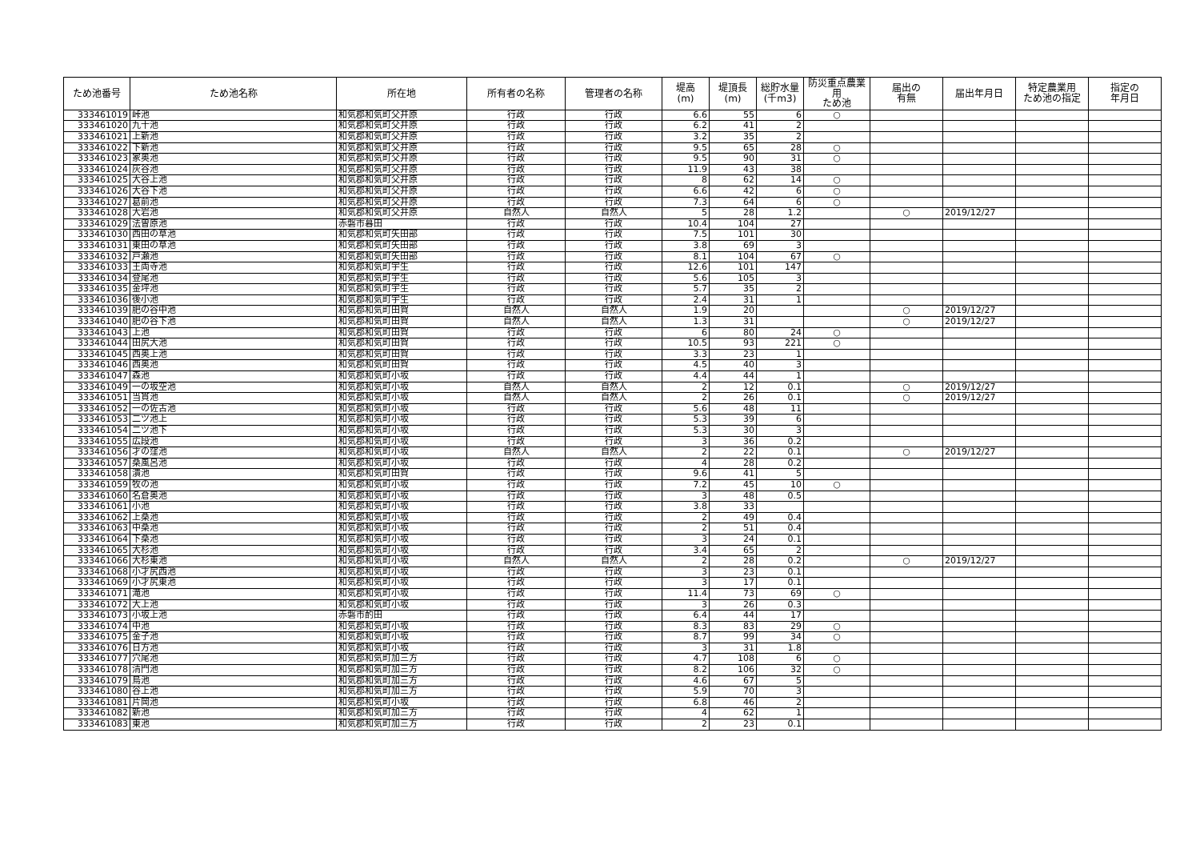| ため池番号 | ため池名称 | 所在地 | 所有者の名称 | 管理者の名称 | 堤高 (m) | 堤頂長 (m) | 総貯水量 (千m3) | 防災重点農業用 ため池 | 届出の 有無 | 届出年月日 | 特定農業用 ため池の指定 | 指定の 年月日 |
| --- | --- | --- | --- | --- | --- | --- | --- | --- | --- | --- | --- | --- |
| 333461019 | 峠池 | 和気郡和気町父井原 | 行政 | 行政 | 6.6 | 55 | 6 | ○ | | | | |
| 333461020 | 九十池 | 和気郡和気町父井原 | 行政 | 行政 | 6.2 | 41 | 2 | | | | | |
| 333461021 | 上新池 | 和気郡和気町父井原 | 行政 | 行政 | 3.2 | 35 | 2 | | | | | |
| 333461022 | 下新池 | 和気郡和気町父井原 | 行政 | 行政 | 9.5 | 65 | 28 | ○ | | | | |
| 333461023 | 家奥池 | 和気郡和気町父井原 | 行政 | 行政 | 9.5 | 90 | 31 | ○ | | | | |
| 333461024 | 灰谷池 | 和気郡和気町父井原 | 行政 | 行政 | 11.9 | 43 | 38 | | | | | |
| 333461025 | 大谷上池 | 和気郡和気町父井原 | 行政 | 行政 | 8 | 62 | 14 | ○ | | | | |
| 333461026 | 大谷下池 | 和気郡和気町父井原 | 行政 | 行政 | 6.6 | 42 | 6 | ○ | | | | |
| 333461027 | 葛前池 | 和気郡和気町父井原 | 行政 | 行政 | 7.3 | 64 | 6 | ○ | | | | |
| 333461028 | 大岩池 | 和気郡和気町父井原 | 自然人 | 自然人 | 5 | 28 | 1.2 | | ○ | 2019/12/27 | | |
| 333461029 | 法曽原池 | 赤磐市暮田 | 行政 | 行政 | 10.4 | 104 | 27 | | | | | |
| 333461030 | 西田の草池 | 和気郡和気町矢田部 | 行政 | 行政 | 7.5 | 101 | 30 | | | | | |
| 333461031 | 東田の草池 | 和気郡和気町矢田部 | 行政 | 行政 | 3.8 | 69 | 3 | | | | | |
| 333461032 | 戸瀬池 | 和気郡和気町矢田部 | 行政 | 行政 | 8.1 | 104 | 67 | ○ | | | | |
| 333461033 | 王両寺池 | 和気郡和気町宇生 | 行政 | 行政 | 12.6 | 101 | 147 | | | | | |
| 333461034 | 登尾池 | 和気郡和気町宇生 | 行政 | 行政 | 5.6 | 105 | 3 | | | | | |
| 333461035 | 金坪池 | 和気郡和気町宇生 | 行政 | 行政 | 5.7 | 35 | 2 | | | | | |
| 333461036 | 後小池 | 和気郡和気町宇生 | 行政 | 行政 | 2.4 | 31 | 1 | | | | | |
| 333461039 | 肥の谷中池 | 和気郡和気町田賀 | 自然人 | 自然人 | 1.9 | 20 | | | ○ | 2019/12/27 | | |
| 333461040 | 肥の谷下池 | 和気郡和気町田賀 | 自然人 | 自然人 | 1.3 | 31 | | | ○ | 2019/12/27 | | |
| 333461043 | 上池 | 和気郡和気町田賀 | 行政 | 行政 | 6 | 80 | 24 | ○ | | | | |
| 333461044 | 田尻大池 | 和気郡和気町田賀 | 行政 | 行政 | 10.5 | 93 | 221 | ○ | | | | |
| 333461045 | 西奥上池 | 和気郡和気町田賀 | 行政 | 行政 | 3.3 | 23 | 1 | | | | | |
| 333461046 | 西奥池 | 和気郡和気町田賀 | 行政 | 行政 | 4.5 | 40 | 3 | | | | | |
| 333461047 | 森池 | 和気郡和気町小坂 | 行政 | 行政 | 4.4 | 44 | 1 | | | | | |
| 333461049 | 一の坂空池 | 和気郡和気町小坂 | 自然人 | 自然人 | 2 | 12 | 0.1 | | ○ | 2019/12/27 | | |
| 333461051 | 当貫池 | 和気郡和気町小坂 | 自然人 | 自然人 | 2 | 26 | 0.1 | | ○ | 2019/12/27 | | |
| 333461052 | 一の佐古池 | 和気郡和気町小坂 | 行政 | 行政 | 5.6 | 48 | 11 | | | | | |
| 333461053 | 二ツ池上 | 和気郡和気町小坂 | 行政 | 行政 | 5.3 | 39 | 6 | | | | | |
| 333461054 | 二ツ池下 | 和気郡和気町小坂 | 行政 | 行政 | 5.3 | 30 | 3 | | | | | |
| 333461055 | 広段池 | 和気郡和気町小坂 | 行政 | 行政 | 3 | 36 | 0.2 | | | | | |
| 333461056 | 才の窪池 | 和気郡和気町小坂 | 自然人 | 自然人 | 2 | 22 | 0.1 | | ○ | 2019/12/27 | | |
| 333461057 | 桑風呂池 | 和気郡和気町小坂 | 行政 | 行政 | 4 | 28 | 0.2 | | | | | |
| 333461058 | 潰池 | 和気郡和気町田賀 | 行政 | 行政 | 9.6 | 41 | 5 | | | | | |
| 333461059 | 牧の池 | 和気郡和気町小坂 | 行政 | 行政 | 7.2 | 45 | 10 | ○ | | | | |
| 333461060 | 名倉奥池 | 和気郡和気町小坂 | 行政 | 行政 | 3 | 48 | 0.5 | | | | | |
| 333461061 | 小池 | 和気郡和気町小坂 | 行政 | 行政 | 3.8 | 33 | | | | | | |
| 333461062 | 上桑池 | 和気郡和気町小坂 | 行政 | 行政 | 2 | 49 | 0.4 | | | | | |
| 333461063 | 中桑池 | 和気郡和気町小坂 | 行政 | 行政 | 2 | 51 | 0.4 | | | | | |
| 333461064 | 下桑池 | 和気郡和気町小坂 | 行政 | 行政 | 3 | 24 | 0.1 | | | | | |
| 333461065 | 大杉池 | 和気郡和気町小坂 | 行政 | 行政 | 3.4 | 65 | 2 | | | | | |
| 333461066 | 大杉東池 | 和気郡和気町小坂 | 自然人 | 自然人 | 2 | 28 | 0.2 | | ○ | 2019/12/27 | | |
| 333461068 | 小才尻西池 | 和気郡和気町小坂 | 行政 | 行政 | 3 | 23 | 0.1 | | | | | |
| 333461069 | 小才尻東池 | 和気郡和気町小坂 | 行政 | 行政 | 3 | 17 | 0.1 | | | | | |
| 333461071 | 滝池 | 和気郡和気町小坂 | 行政 | 行政 | 11.4 | 73 | 69 | ○ | | | | |
| 333461072 | 大上池 | 和気郡和気町小坂 | 行政 | 行政 | 3 | 26 | 0.3 | | | | | |
| 333461073 | 小坂上池 | 赤磐市酌田 | 行政 | 行政 | 6.4 | 44 | 17 | | | | | |
| 333461074 | 中池 | 和気郡和気町小坂 | 行政 | 行政 | 8.3 | 83 | 29 | ○ | | | | |
| 333461075 | 金子池 | 和気郡和気町小坂 | 行政 | 行政 | 8.7 | 99 | 34 | ○ | | | | |
| 333461076 | 日方池 | 和気郡和気町小坂 | 行政 | 行政 | 3 | 31 | 1.8 | | | | | |
| 333461077 | 穴尾池 | 和気郡和気町加三方 | 行政 | 行政 | 4.7 | 108 | 6 | ○ | | | | |
| 333461078 | 清門池 | 和気郡和気町加三方 | 行政 | 行政 | 8.2 | 106 | 32 | ○ | | | | |
| 333461079 | 烏池 | 和気郡和気町加三方 | 行政 | 行政 | 4.6 | 67 | 5 | | | | | |
| 333461080 | 谷上池 | 和気郡和気町加三方 | 行政 | 行政 | 5.9 | 70 | 3 | | | | | |
| 333461081 | 片岡池 | 和気郡和気町小坂 | 行政 | 行政 | 6.8 | 46 | 2 | | | | | |
| 333461082 | 新池 | 和気郡和気町加三方 | 行政 | 行政 | 4 | 62 | 1 | | | | | |
| 333461083 | 東池 | 和気郡和気町加三方 | 行政 | 行政 | 2 | 23 | 0.1 | | | | | |